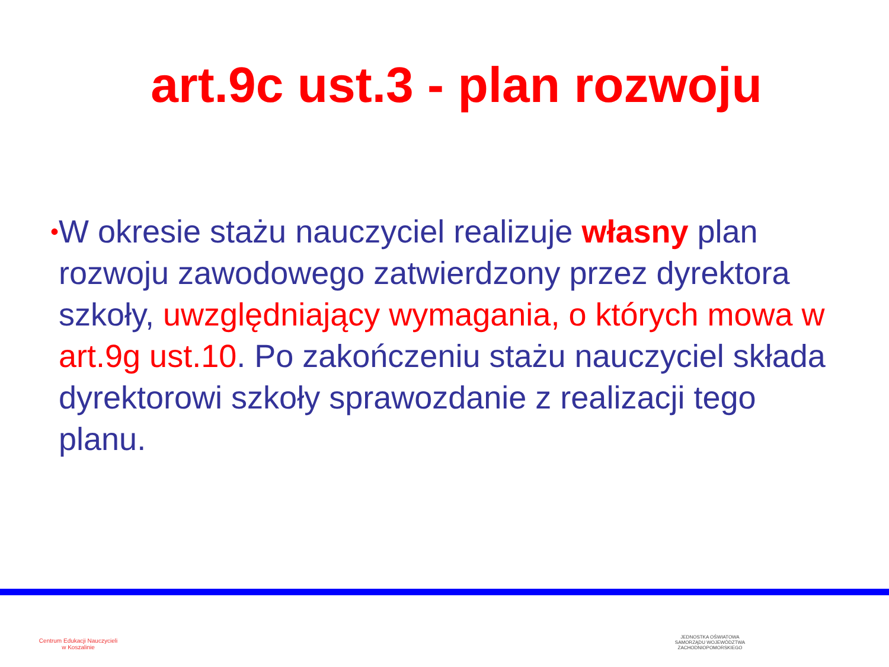art.9c ust.3 - plan rozwoju
•
W okresie stażu nauczyciel realizuje własny plan rozwoju zawodowego zatwierdzony przez dyrektora szkoły, uwzględniający wymagania, o których mowa w art.9g ust.10. Po zakończeniu stażu nauczyciel składa dyrektorowi szkoły sprawozdanie z realizacji tego planu.
Centrum Edukacji Nauczycieli
w Koszalinie
JEDNOSTKA OŚWIATOWA SAMORZĄDU WOJEWÓDZTWA ZACHODNIOPOMORSKIEGO